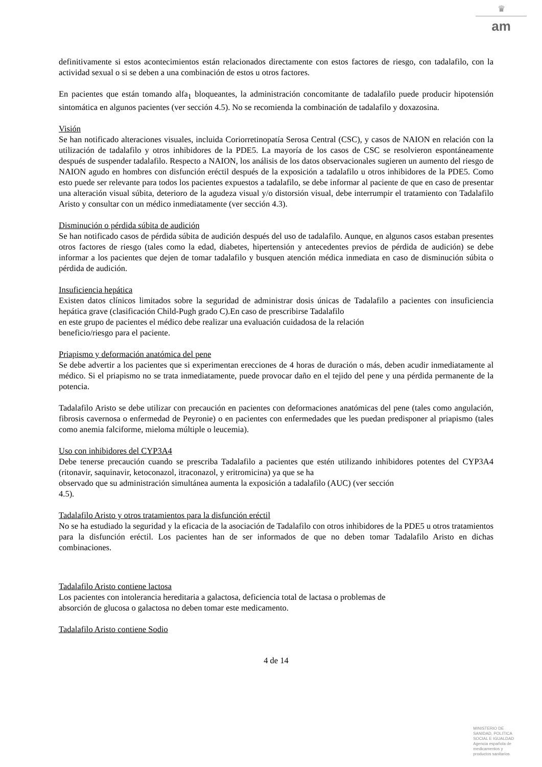♛
am
definitivamente si estos acontecimientos están relacionados directamente con estos factores de riesgo, con tadalafilo, con la actividad sexual o si se deben a una combinación de estos u otros factores.
En pacientes que están tomando alfa<sub>1</sub> bloqueantes, la administración concomitante de tadalafilo puede producir hipotensión sintomática en algunos pacientes (ver sección 4.5). No se recomienda la combinación de tadalafilo y doxazosina.
Visión
Se han notificado alteraciones visuales, incluida Coriorretinopatía Serosa Central (CSC), y casos de NAION en relación con la utilización de tadalafilo y otros inhibidores de la PDE5. La mayoría de los casos de CSC se resolvieron espontáneamente después de suspender tadalafilo. Respecto a NAION, los análisis de los datos observacionales sugieren un aumento del riesgo de NAION agudo en hombres con disfunción eréctil después de la exposición a tadalafilo u otros inhibidores de la PDE5. Como esto puede ser relevante para todos los pacientes expuestos a tadalafilo, se debe informar al paciente de que en caso de presentar una alteración visual súbita, deterioro de la agudeza visual y/o distorsión visual, debe interrumpir el tratamiento con Tadalafilo Aristo y consultar con un médico inmediatamente (ver sección 4.3).
Disminución o pérdida súbita de audición
Se han notificado casos de pérdida súbita de audición después del uso de tadalafilo. Aunque, en algunos casos estaban presentes otros factores de riesgo (tales como la edad, diabetes, hipertensión y antecedentes previos de pérdida de audición) se debe informar a los pacientes que dejen de tomar tadalafilo y busquen atención médica inmediata en caso de disminución súbita o pérdida de audición.
Insuficiencia hepática
Existen datos clínicos limitados sobre la seguridad de administrar dosis únicas de Tadalafilo a pacientes con insuficiencia hepática grave (clasificación Child-Pugh grado C).En caso de prescribirse Tadalafilo
en este grupo de pacientes el médico debe realizar una evaluación cuidadosa de la relación
beneficio/riesgo para el paciente.
Priapismo y deformación anatómica del pene
Se debe advertir a los pacientes que si experimentan erecciones de 4 horas de duración o más, deben acudir inmediatamente al médico. Si el priapismo no se trata inmediatamente, puede provocar daño en el tejido del pene y una pérdida permanente de la potencia.
Tadalafilo Aristo se debe utilizar con precaución en pacientes con deformaciones anatómicas del pene (tales como angulación, fibrosis cavernosa o enfermedad de Peyronie) o en pacientes con enfermedades que les puedan predisponer al priapismo (tales como anemia falciforme, mieloma múltiple o leucemia).
Uso con inhibidores del CYP3A4
Debe tenerse precaución cuando se prescriba Tadalafilo a pacientes que estén utilizando inhibidores potentes del CYP3A4 (ritonavir, saquinavir, ketoconazol, itraconazol, y eritromicina) ya que se ha
observado que su administración simultánea aumenta la exposición a tadalafilo (AUC) (ver sección
4.5).
Tadalafilo Aristo y otros tratamientos para la disfunción eréctil
No se ha estudiado la seguridad y la eficacia de la asociación de Tadalafilo con otros inhibidores de la PDE5 u otros tratamientos para la disfunción eréctil. Los pacientes han de ser informados de que no deben tomar Tadalafilo Aristo en dichas combinaciones.
Tadalafilo Aristo contiene lactosa
Los pacientes con intolerancia hereditaria a galactosa, deficiencia total de lactasa o problemas de
absorción de glucosa o galactosa no deben tomar este medicamento.
Tadalafilo Aristo contiene Sodio
4 de 14
MINISTERIO DE
SANIDAD, POLITICA
SOCIAL E IGUALDAD
Agencia española de
medicamentos y
productos sanitarios